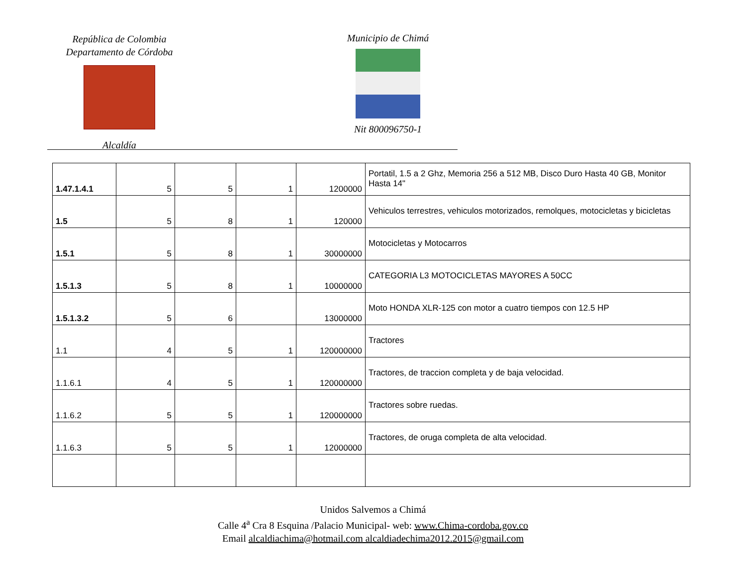República de Colombia
Departamento de Córdoba
Alcaldía
Municipio de Chimá
Nit 800096750-1
| 1.47.1.4.1 | 5 | 5 | 1 | 1200000 | Portatil, 1.5 a 2 Ghz, Memoria 256 a 512 MB, Disco Duro Hasta 40 GB, Monitor Hasta 14" |
| 1.5 | 5 | 8 | 1 | 120000 | Vehiculos terrestres, vehiculos motorizados, remolques, motocicletas y bicicletas |
| 1.5.1 | 5 | 8 | 1 | 30000000 | Motocicletas y Motocarros |
| 1.5.1.3 | 5 | 8 | 1 | 10000000 | CATEGORIA L3 MOTOCICLETAS MAYORES A 50CC |
| 1.5.1.3.2 | 5 | 6 | | 13000000 | Moto HONDA XLR-125 con motor a cuatro tiempos con 12.5 HP |
| 1.1 | 4 | 5 | 1 | 120000000 | Tractores |
| 1.1.6.1 | 4 | 5 | 1 | 120000000 | Tractores, de traccion completa y de baja velocidad. |
| 1.1.6.2 | 5 | 5 | 1 | 120000000 | Tractores sobre ruedas. |
| 1.1.6.3 | 5 | 5 | 1 | 12000000 | Tractores, de oruga completa de alta velocidad. |
Unidos Salvemos a Chimá
Calle 4<sup>a</sup> Cra 8 Esquina /Palacio Municipal- web: www.Chima-cordoba.gov.co
Email alcaldiachima@hotmail.com alcaldiadechima2012.2015@gmail.com